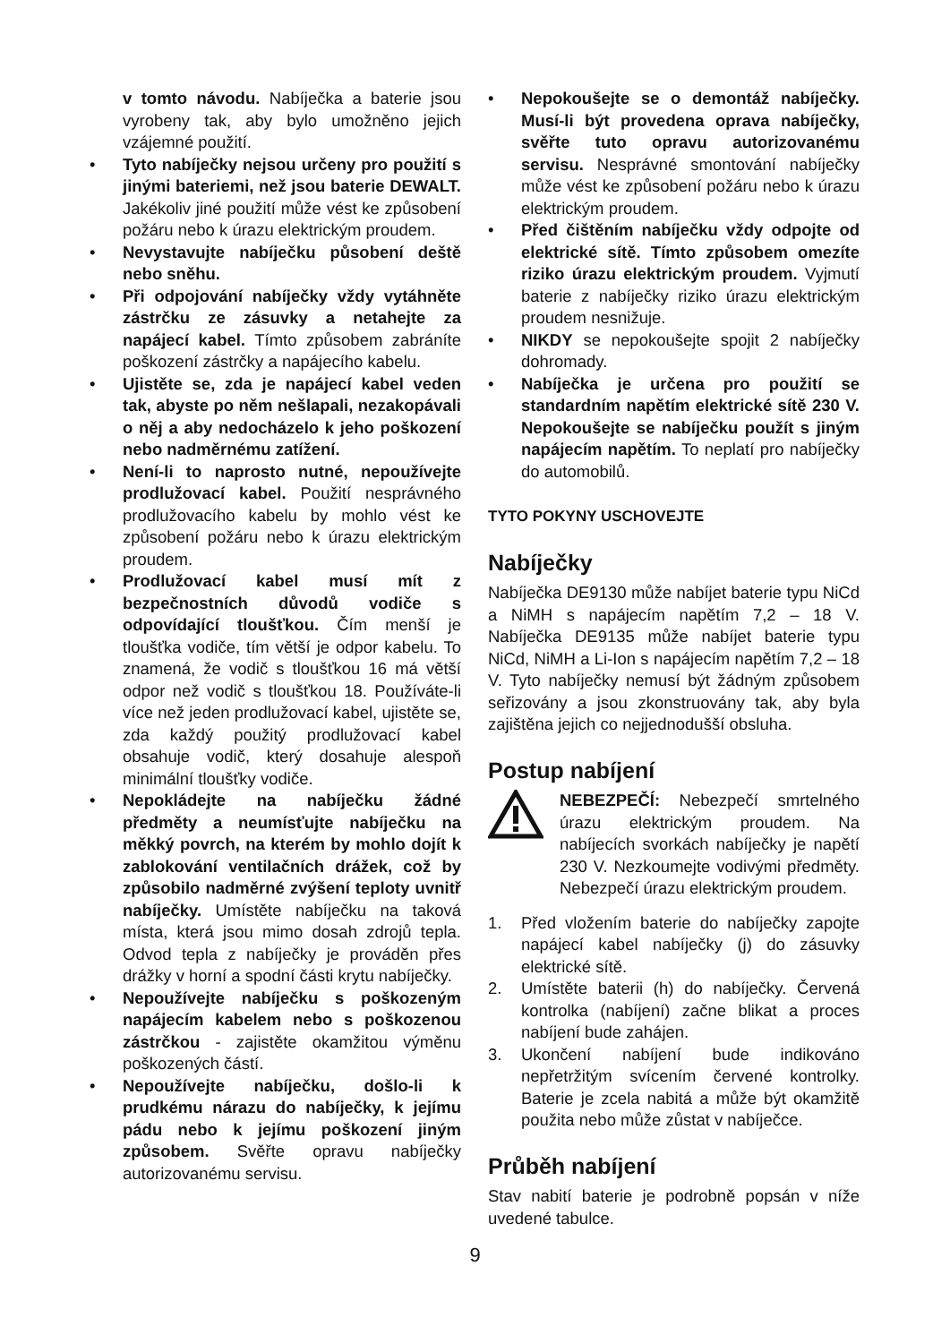v tomto návodu. Nabíječka a baterie jsou vyrobeny tak, aby bylo umožněno jejich vzájemné použití.
• Tyto nabíječky nejsou určeny pro použití s jinými bateriemi, než jsou baterie DEWALT. Jakékoliv jiné použití může vést ke způsobení požáru nebo k úrazu elektrickým proudem.
• Nevystavujte nabíječku působení deště nebo sněhu.
• Při odpojování nabíječky vždy vytáhněte zástrčku ze zásuvky a netahejte za napájecí kabel. Tímto způsobem zabráníte poškození zástrčky a napájecího kabelu.
• Ujistěte se, zda je napájecí kabel veden tak, abyste po něm nešlapali, nezakopávali o něj a aby nedocházelo k jeho poškození nebo nadměrnému zatížení.
• Není-li to naprosto nutné, nepoužívejte prodlužovací kabel. Použití nesprávného prodlužovacího kabelu by mohlo vést ke způsobení požáru nebo k úrazu elektrickým proudem.
• Prodlužovací kabel musí mít z bezpečnostních důvodů vodiče s odpovídající tloušťkou. Čím menší je tloušťka vodiče, tím větší je odpor kabelu. To znamená, že vodič s tloušťkou 16 má větší odpor než vodič s tloušťkou 18. Používáte-li více než jeden prodlužovací kabel, ujistěte se, zda každý použitý prodlužovací kabel obsahuje vodič, který dosahuje alespoň minimální tloušťky vodiče.
• Nepokládejte na nabíječku žádné předměty a neumísťujte nabíječku na měkký povrch, na kterém by mohlo dojít k zablokování ventilačních drážek, což by způsobilo nadměrné zvýšení teploty uvnitř nabíječky. Umístěte nabíječku na taková místa, která jsou mimo dosah zdrojů tepla. Odvod tepla z nabíječky je prováděn přes drážky v horní a spodní části krytu nabíječky.
• Nepoužívejte nabíječku s poškozeným napájecím kabelem nebo s poškozenou zástrčkou - zajistěte okamžitou výměnu poškozených částí.
• Nepoužívejte nabíječku, došlo-li k prudkému nárazu do nabíječky, k jejímu pádu nebo k jejímu poškození jiným způsobem. Svěřte opravu nabíječky autorizovanému servisu.
• Nepokoušejte se o demontáž nabíječky. Musí-li být provedena oprava nabíječky, svěřte tuto opravu autorizovanému servisu. Nesprávné smontování nabíječky může vést ke způsobení požáru nebo k úrazu elektrickým proudem.
• Před čištěním nabíječku vždy odpojte od elektrické sítě. Tímto způsobem omezíte riziko úrazu elektrickým proudem. Vyjmutí baterie z nabíječky riziko úrazu elektrickým proudem nesnižuje.
• NIKDY se nepokoušejte spojit 2 nabíječky dohromady.
• Nabíječka je určena pro použití se standardním napětím elektrické sítě 230 V. Nepokoušejte se nabíječku použít s jiným napájecím napětím. To neplatí pro nabíječky do automobilů.
TYTO POKYNY USCHOVEJTE
Nabíječky
Nabíječka DE9130 může nabíjet baterie typu NiCd a NiMH s napájecím napětím 7,2 – 18 V. Nabíječka DE9135 může nabíjet baterie typu NiCd, NiMH a Li-Ion s napájecím napětím 7,2 – 18 V. Tyto nabíječky nemusí být žádným způsobem seřizovány a jsou zkonstruovány tak, aby byla zajištěna jejich co nejjednodušší obsluha.
Postup nabíjení
NEBEZPEČÍ: Nebezpečí smrtelného úrazu elektrickým proudem. Na nabíjecích svorkách nabíječky je napětí 230 V. Nezkoumejte vodivými předměty. Nebezpečí úrazu elektrickým proudem.
1. Před vložením baterie do nabíječky zapojte napájecí kabel nabíječky (j) do zásuvky elektrické sítě.
2. Umístěte baterii (h) do nabíječky. Červená kontrolka (nabíjení) začne blikat a proces nabíjení bude zahájen.
3. Ukončení nabíjení bude indikováno nepřetržitým svícením červené kontrolky. Baterie je zcela nabitá a může být okamžitě použita nebo může zůstat v nabíječce.
Průběh nabíjení
Stav nabití baterie je podrobně popsán v níže uvedené tabulce.
9